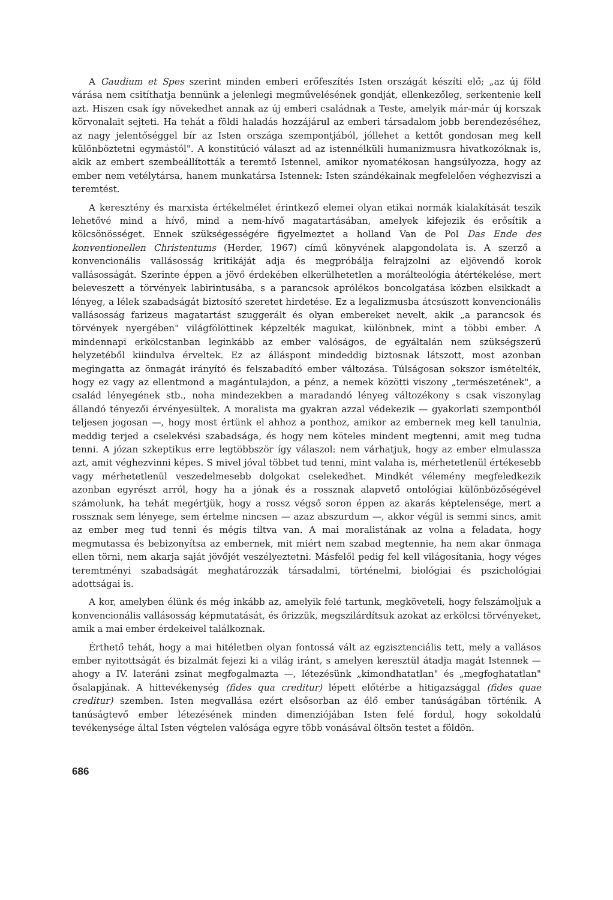A Gaudium et Spes szerint minden emberi erőfeszítés Isten országát készíti elő; „az új föld várása nem csitíthatja bennünk a jelenlegi megművelésének gondját, ellenkezőleg, serkentenie kell azt. Hiszen csak így növekedhet annak az új emberi családnak a Teste, amelyik már-már új korszak körvonalait sejteti. Ha tehát a földi haladás hozzájárul az emberi társadalom jobb berendezéséhez, az nagy jelentőséggel bír az Isten országa szempontjából, jóllehet a kettőt gondosan meg kell különböztetni egymástól". A konstitúció választ ad az istennélküli humanizmusra hivatkozóknak is, akik az embert szembeállították a teremtő Istennel, amikor nyomatékosan hangsúlyozza, hogy az ember nem vetélytársa, hanem munkatársa Istennek: Isten szándékainak megfelelően véghezviszi a teremtést.
A keresztény és marxista értékelmélet érintkező elemei olyan etikai normák kialakítását teszik lehetővé mind a hívő, mind a nem-hívő magatartásában, amelyek kifejezik és erősítik a kölcsönösséget. Ennek szükségességére figyelmeztet a holland Van de Pol Das Ende des konventionellen Christentums (Herder, 1967) című könyvének alapgondolata is. A szerző a konvencionális vallásosság kritikáját adja és megpróbálja felrajzolni az eljövendő korok vallásosságát. Szerinte éppen a jövő érdekében elkerülhetetlen a morálteológia átértékelése, mert beleveszett a törvények labirintusába, s a parancsok aprólékos boncolgatása közben elsikkadt a lényeg, a lélek szabadságát biztosító szeretet hirdetése. Ez a legalizmusba átcsúszott konvencionális vallásosság farizeus magatartást szuggerált és olyan embereket nevelt, akik „a parancsok és törvények nyergében" világfölöttinek képzelték magukat, különbnek, mint a többi ember. A mindennapi erkölcstanban leginkább az ember valóságos, de egyáltalán nem szükségszerű helyzetéből kiindulva érveltek. Ez az álláspont mindeddig biztosnak látszott, most azonban megingatta az önmagát irányító és felszabadító ember változása. Túlságosan sokszor ismételték, hogy ez vagy az ellentmond a magántulajdon, a pénz, a nemek közötti viszony „természetének", a család lényegének stb., noha mindezekben a maradandó lényeg változékony s csak viszonylag állandó tényezői érvényesültek. A moralista ma gyakran azzal védekezik — gyakorlati szempontból teljesen jogosan —, hogy most értünk el ahhoz a ponthoz, amikor az embernek meg kell tanulnia, meddig terjed a cselekvési szabadsága, és hogy nem köteles mindent megtenni, amit meg tudna tenni. A józan szkeptikus erre legtöbbször így válaszol: nem várhatjuk, hogy az ember elmulassza azt, amit véghezvinni képes. S mivel jóval többet tud tenni, mint valaha is, mérhetetlenül értékesebb vagy mérhetetlenül veszedelmesebb dolgokat cselekedhet. Mindkét vélemény megfeledkezik azonban egyrészt arról, hogy ha a jónak és a rossznak alapvető ontológiai különbözőségével számolunk, ha tehát megértjük, hogy a rossz végső soron éppen az akarás képtelensége, mert a rossznak sem lényege, sem értelme nincsen — azaz abszurdum —, akkor végül is semmi sincs, amit az ember meg tud tenni és mégis tiltva van. A mai moralistának az volna a feladata, hogy megmutassa és bebizonyítsa az embernek, mit miért nem szabad megtennie, ha nem akar önmaga ellen törni, nem akarja saját jövőjét veszélyeztetni. Másfelől pedig fel kell világosítania, hogy véges teremtményi szabadságát meghatározzák társadalmi, történelmi, biológiai és pszichológiai adottságai is.
A kor, amelyben élünk és még inkább az, amelyik felé tartunk, megköveteli, hogy felszámoljuk a konvencionális vallásosság képmutatását, és őrizzük, megszilárdítsuk azokat az erkölcsi törvényeket, amik a mai ember érdekeivel találkoznak.
Érthető tehát, hogy a mai hitéletben olyan fontossá vált az egzisztenciális tett, mely a vallásos ember nyitottságát és bizalmát fejezi ki a világ iránt, s amelyen keresztül átadja magát Istennek — ahogy a IV. lateráni zsinat megfogalmazta —, létezésünk „kimondhatatlan" és „megfoghatatlan" ősalapjának. A hittevékenység (fides qua creditur) lépett előtérbe a hitigazsággal (fides quae creditur) szemben. Isten megvallása ezért elsősorban az élő ember tanúságában történik. A tanúságtevő ember létezésének minden dimenziójában Isten felé fordul, hogy sokoldalú tevékenysége által Isten végtelen valósága egyre több vonásával öltsön testet a földön.
686